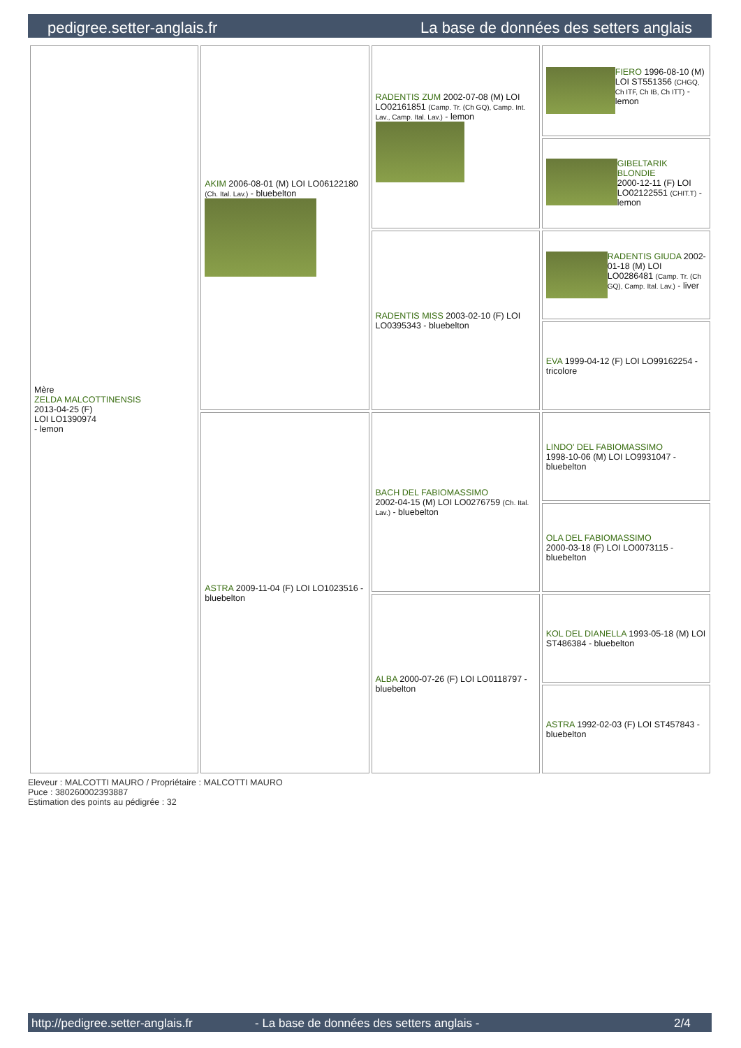pedigree.setter-anglais.fr La base de données des setters anglais
| Mère ZELDA MALCOTTINENSIS 2013-04-25 (F) LOI LO1390974 - lemon | AKIM 2006-08-01 (M) LOI LO06122180 (Ch. Ital. Lav.) - bluebelton | RADENTIS ZUM 2002-07-08 (M) LOI LO02161851 (Camp. Tr. (Ch GQ), Camp. Int. Lav., Camp. Ital. Lav.) - lemon | FIERO 1996-08-10 (M) LOI ST551356 (CHGQ, Ch ITF, Ch IB, Ch ITT) - lemon |
| | | | GIBELTARIK BLONDIE 2000-12-11 (F) LOI LO02122551 (CHIT.T) - lemon |
| | | RADENTIS MISS 2003-02-10 (F) LOI LO0395343 - bluebelton | RADENTIS GIUDA 2002-01-18 (M) LOI LO0286481 (Camp. Tr. (Ch GQ), Camp. Ital. Lav.) - liver |
| | | | EVA 1999-04-12 (F) LOI LO99162254 - tricolore |
| | ASTRA 2009-11-04 (F) LOI LO1023516 - bluebelton | BACH DEL FABIOMASSIMO 2002-04-15 (M) LOI LO0276759 (Ch. Ital. Lav.) - bluebelton | LINDO' DEL FABIOMASSIMO 1998-10-06 (M) LOI LO9931047 - bluebelton |
| | | | OLA DEL FABIOMASSIMO 2000-03-18 (F) LOI LO0073115 - bluebelton |
| | | ALBA 2000-07-26 (F) LOI LO0118797 - bluebelton | KOL DEL DIANELLA 1993-05-18 (M) LOI ST486384 - bluebelton |
| | | | ASTRA 1992-02-03 (F) LOI ST457843 - bluebelton |
Eleveur : MALCOTTI MAURO / Propriétaire : MALCOTTI MAURO
Puce : 380260002393887
Estimation des points au pédigrée : 32
http://pedigree.setter-anglais.fr - La base de données des setters anglais - 2/4